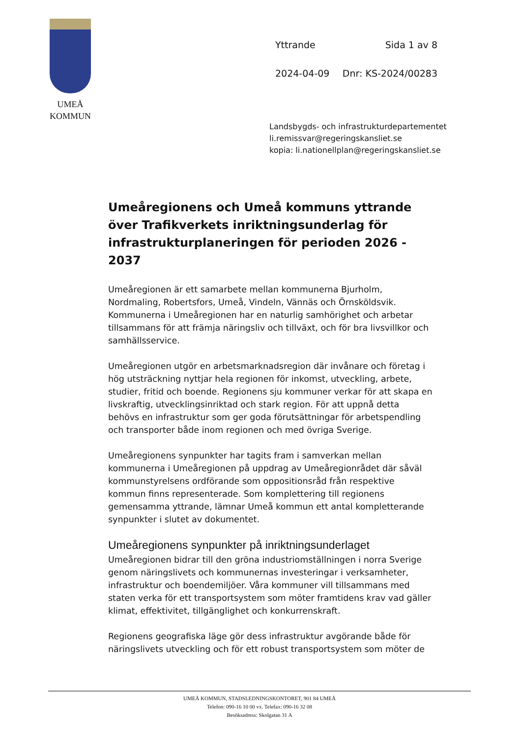UMEÅ
KOMMUN
Yttrande Sida 1 av 8
2024-04-09 Dnr: KS-2024/00283
Landsbygds- och infrastrukturdepartementet
li.remissvar@regeringskansliet.se
kopia: li.nationellplan@regeringskansliet.se
Umeåregionens och Umeå kommuns yttrande över Trafikverkets inriktningsunderlag för infrastrukturplaneringen för perioden 2026 - 2037
Umeåregionen är ett samarbete mellan kommunerna Bjurholm, Nordmaling, Robertsfors, Umeå, Vindeln, Vännäs och Örnsköldsvik. Kommunerna i Umeåregionen har en naturlig samhörighet och arbetar tillsammans för att främja näringsliv och tillväxt, och för bra livsvillkor och samhällsservice.
Umeåregionen utgör en arbetsmarknadsregion där invånare och företag i hög utsträckning nyttjar hela regionen för inkomst, utveckling, arbete, studier, fritid och boende. Regionens sju kommuner verkar för att skapa en livskraftig, utvecklingsinriktad och stark region. För att uppnå detta behövs en infrastruktur som ger goda förutsättningar för arbetspendling och transporter både inom regionen och med övriga Sverige.
Umeåregionens synpunkter har tagits fram i samverkan mellan kommunerna i Umeåregionen på uppdrag av Umeåregionrådet där såväl kommunstyrelsens ordförande som oppositionsråd från respektive kommun finns representerade. Som komplettering till regionens gemensamma yttrande, lämnar Umeå kommun ett antal kompletterande synpunkter i slutet av dokumentet.
Umeåregionens synpunkter på inriktningsunderlaget
Umeåregionen bidrar till den gröna industriomställningen i norra Sverige genom näringslivets och kommunernas investeringar i verksamheter, infrastruktur och boendemiljöer. Våra kommuner vill tillsammans med staten verka för ett transportsystem som möter framtidens krav vad gäller klimat, effektivitet, tillgänglighet och konkurrenskraft.
Regionens geografiska läge gör dess infrastruktur avgörande både för näringslivets utveckling och för ett robust transportsystem som möter de
UMEÅ KOMMUN, STADSLEDNINGSKONTORET, 901 84 UMEÅ
Telefon: 090-16 10 00 vx. Telefax: 090-16 32 08
Besöksadress: Skolgatan 31 A